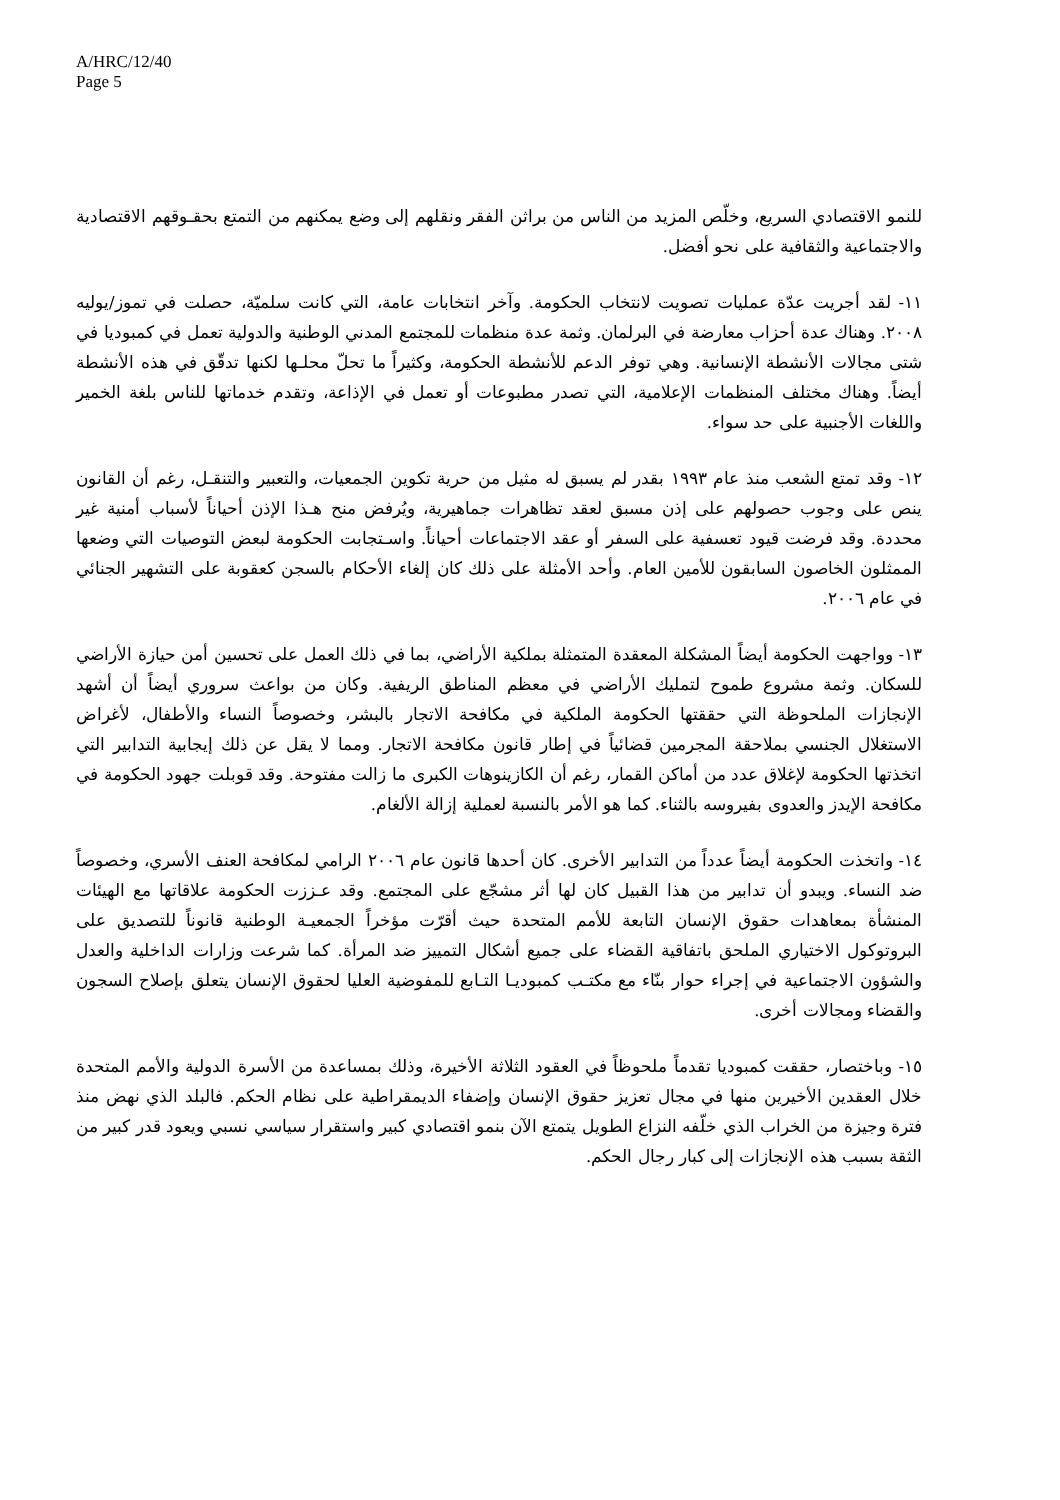A/HRC/12/40
Page 5
للنمو الاقتصادي السريع، وخلّص المزيد من الناس من براثن الفقر ونقلهم إلى وضع يمكنهم من التمتع بحقـوقهم الاقتصادية والاجتماعية والثقافية على نحو أفضل.
١١- لقد أجريت عدّة عمليات تصويت لانتخاب الحكومة. وآخر انتخابات عامة، التي كانت سلميّة، حصلت في تموز/يوليه ٢٠٠٨. وهناك عدة أحزاب معارضة في البرلمان. وثمة عدة منظمات للمجتمع المدني الوطنية والدولية تعمل في كمبوديا في شتى مجالات الأنشطة الإنسانية. وهي توفر الدعم للأنشطة الحكومة، وكثيراً ما تحلّ محلـها لكنها تدقّق في هذه الأنشطة أيضاً. وهناك مختلف المنظمات الإعلامية، التي تصدر مطبوعات أو تعمل في الإذاعة، وتقدم خدماتها للناس بلغة الخمير واللغات الأجنبية على حد سواء.
١٢- وقد تمتع الشعب منذ عام ١٩٩٣ بقدر لم يسبق له مثيل من حرية تكوين الجمعيات، والتعبير والتنقـل، رغم أن القانون ينص على وجوب حصولهم على إذن مسبق لعقد تظاهرات جماهيرية، ويُرفض منح هـذا الإذن أحياناً لأسباب أمنية غير محددة. وقد فرضت قيود تعسفية على السفر أو عقد الاجتماعات أحياناً. واسـتجابت الحكومة لبعض التوصيات التي وضعها الممثلون الخاصون السابقون للأمين العام. وأحد الأمثلة على ذلك كان إلغاء الأحكام بالسجن كعقوبة على التشهير الجنائي في عام ٢٠٠٦.
١٣- وواجهت الحكومة أيضاً المشكلة المعقدة المتمثلة بملكية الأراضي، بما في ذلك العمل على تحسين أمن حيازة الأراضي للسكان. وثمة مشروع طموح لتمليك الأراضي في معظم المناطق الريفية. وكان من بواعث سروري أيضاً أن أشهد الإنجازات الملحوظة التي حققتها الحكومة الملكية في مكافحة الاتجار بالبشر، وخصوصاً النساء والأطفال، لأغراض الاستغلال الجنسي بملاحقة المجرمين قضائياً في إطار قانون مكافحة الاتجار. ومما لا يقل عن ذلك إيجابية التدابير التي اتخذتها الحكومة لإغلاق عدد من أماكن القمار، رغم أن الكازينوهات الكبرى ما زالت مفتوحة. وقد قوبلت جهود الحكومة في مكافحة الإيدز والعدوى بفيروسه بالثناء. كما هو الأمر بالنسبة لعملية إزالة الألغام.
١٤- واتخذت الحكومة أيضاً عدداً من التدابير الأخرى. كان أحدها قانون عام ٢٠٠٦ الرامي لمكافحة العنف الأسري، وخصوصاً ضد النساء. ويبدو أن تدابير من هذا القبيل كان لها أثر مشجّع على المجتمع. وقد عـززت الحكومة علاقاتها مع الهيئات المنشأة بمعاهدات حقوق الإنسان التابعة للأمم المتحدة حيث أقرّت مؤخراً الجمعيـة الوطنية قانوناً للتصديق على البروتوكول الاختياري الملحق باتفاقية القضاء على جميع أشكال التمييز ضد المرأة. كما شرعت وزارات الداخلية والعدل والشؤون الاجتماعية في إجراء حوار بنّاء مع مكتـب كمبوديـا التـابع للمفوضية العليا لحقوق الإنسان يتعلق بإصلاح السجون والقضاء ومجالات أخرى.
١٥- وباختصار، حققت كمبوديا تقدماً ملحوظاً في العقود الثلاثة الأخيرة، وذلك بمساعدة من الأسرة الدولية والأمم المتحدة خلال العقدين الأخيرين منها في مجال تعزيز حقوق الإنسان وإضفاء الديمقراطية على نظام الحكم. فالبلد الذي نهض منذ فترة وجيزة من الخراب الذي خلّفه النزاع الطويل يتمتع الآن بنمو اقتصادي كبير واستقرار سياسي نسبي ويعود قدر كبير من الثقة بسبب هذه الإنجازات إلى كبار رجال الحكم.